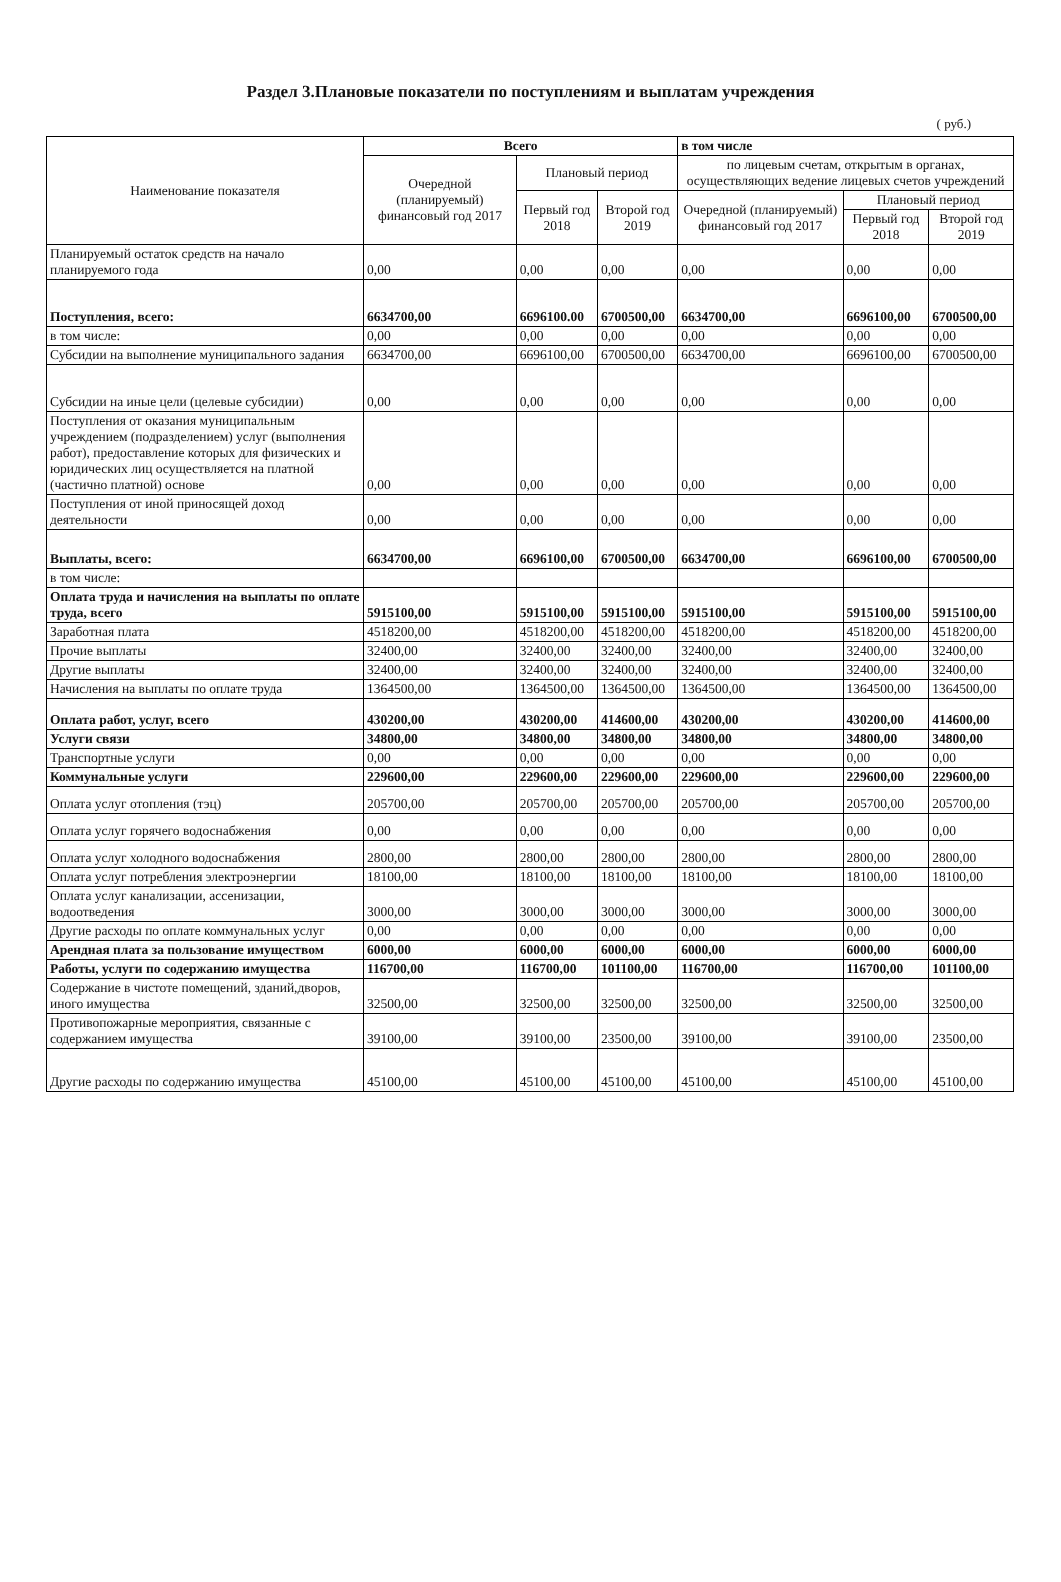Раздел 3.Плановые показатели по поступлениям и выплатам учреждения
( руб.)
| Наименование показателя | Всего | | | в том числе | | |
| --- | --- | --- | --- | --- | --- | --- |
| | Очередной (планируемый) финансовый год 2017 | Плановый период | | по лицевым счетам, открытым в органах, осуществляющих ведение лицевых счетов учреждений | | |
| | | Первый год 2018 | Второй год 2019 | Очередной (планируемый) финансовый год 2017 | Плановый период | |
| | | | | | Первый год 2018 | Второй год 2019 |
| Планируемый остаток средств на начало планируемого года | 0,00 | 0,00 | 0,00 | 0,00 | 0,00 | 0,00 |
| Поступления, всего: | 6634700,00 | 6696100.00 | 6700500,00 | 6634700,00 | 6696100,00 | 6700500,00 |
| в том числе: | 0,00 | 0,00 | 0,00 | 0,00 | 0,00 | 0,00 |
| Субсидии на выполнение муниципального задания | 6634700,00 | 6696100,00 | 6700500,00 | 6634700,00 | 6696100,00 | 6700500,00 |
| Субсидии на иные цели (целевые субсидии) | 0,00 | 0,00 | 0,00 | 0,00 | 0,00 | 0,00 |
| Поступления от оказания муниципальным учреждением (подразделением) услуг (выполнения работ), предоставление которых для физических и юридических лиц осуществляется на платной (частично платной) основе | 0,00 | 0,00 | 0,00 | 0,00 | 0,00 | 0,00 |
| Поступления от иной приносящей доход деятельности | 0,00 | 0,00 | 0,00 | 0,00 | 0,00 | 0,00 |
| Выплаты, всего: | 6634700,00 | 6696100,00 | 6700500,00 | 6634700,00 | 6696100,00 | 6700500,00 |
| в том числе: | | | | | | |
| Оплата труда и начисления на выплаты по оплате труда, всего | 5915100,00 | 5915100,00 | 5915100,00 | 5915100,00 | 5915100,00 | 5915100,00 |
| Заработная плата | 4518200,00 | 4518200,00 | 4518200,00 | 4518200,00 | 4518200,00 | 4518200,00 |
| Прочие выплаты | 32400,00 | 32400,00 | 32400,00 | 32400,00 | 32400,00 | 32400,00 |
| Другие выплаты | 32400,00 | 32400,00 | 32400,00 | 32400,00 | 32400,00 | 32400,00 |
| Начисления на выплаты по оплате труда | 1364500,00 | 1364500,00 | 1364500,00 | 1364500,00 | 1364500,00 | 1364500,00 |
| Оплата работ, услуг, всего | 430200,00 | 430200,00 | 414600,00 | 430200,00 | 430200,00 | 414600,00 |
| Услуги связи | 34800,00 | 34800,00 | 34800,00 | 34800,00 | 34800,00 | 34800,00 |
| Транспортные услуги | 0,00 | 0,00 | 0,00 | 0,00 | 0,00 | 0,00 |
| Коммунальные услуги | 229600,00 | 229600,00 | 229600,00 | 229600,00 | 229600,00 | 229600,00 |
| Оплата услуг отопления (тэц) | 205700,00 | 205700,00 | 205700,00 | 205700,00 | 205700,00 | 205700,00 |
| Оплата услуг горячего водоснабжения | 0,00 | 0,00 | 0,00 | 0,00 | 0,00 | 0,00 |
| Оплата услуг холодного водоснабжения | 2800,00 | 2800,00 | 2800,00 | 2800,00 | 2800,00 | 2800,00 |
| Оплата услуг потребления электроэнергии | 18100,00 | 18100,00 | 18100,00 | 18100,00 | 18100,00 | 18100,00 |
| Оплата услуг канализации, ассенизации, водоотведения | 3000,00 | 3000,00 | 3000,00 | 3000,00 | 3000,00 | 3000,00 |
| Другие расходы по оплате коммунальных услуг | 0,00 | 0,00 | 0,00 | 0,00 | 0,00 | 0,00 |
| Арендная плата за пользование имуществом | 6000,00 | 6000,00 | 6000,00 | 6000,00 | 6000,00 | 6000,00 |
| Работы, услуги по содержанию имущества | 116700,00 | 116700,00 | 101100,00 | 116700,00 | 116700,00 | 101100,00 |
| Содержание в чистоте помещений, зданий,дворов, иного имущества | 32500,00 | 32500,00 | 32500,00 | 32500,00 | 32500,00 | 32500,00 |
| Противопожарные мероприятия, связанные с содержанием имущества | 39100,00 | 39100,00 | 23500,00 | 39100,00 | 39100,00 | 23500,00 |
| Другие расходы по содержанию имущества | 45100,00 | 45100,00 | 45100,00 | 45100,00 | 45100,00 | 45100,00 |